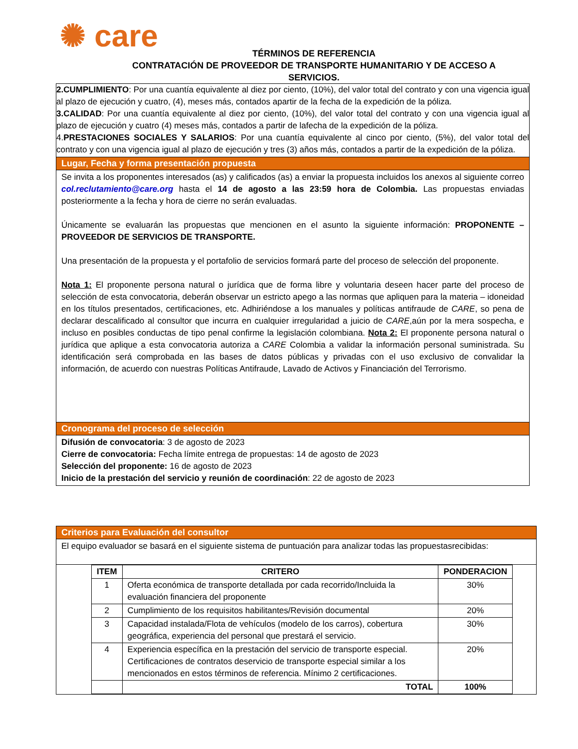✺ care
TÉRMINOS DE REFERENCIA
CONTRATACIÓN DE PROVEEDOR DE TRANSPORTE HUMANITARIO Y DE ACCESO A
SERVICIOS.
2.CUMPLIMIENTO: Por una cuantía equivalente al diez por ciento, (10%), del valor total del contrato y con una vigencia igual al plazo de ejecución y cuatro, (4), meses más, contados apartir de la fecha de la expedición de la póliza.
3.CALIDAD: Por una cuantía equivalente al diez por ciento, (10%), del valor total del contrato y con una vigencia igual al plazo de ejecución y cuatro (4) meses más, contados a partir de lafecha de la expedición de la póliza.
4.PRESTACIONES SOCIALES Y SALARIOS: Por una cuantía equivalente al cinco por ciento, (5%), del valor total del contrato y con una vigencia igual al plazo de ejecución y tres (3) años más, contados a partir de la expedición de la póliza.
Lugar, Fecha y forma presentación propuesta
Se invita a los proponentes interesados (as) y calificados (as) a enviar la propuesta incluidos los anexos al siguiente correo col.reclutamiento@care.org hasta el 14 de agosto a las 23:59 hora de Colombia. Las propuestas enviadas posteriormente a la fecha y hora de cierre no serán evaluadas.
Únicamente se evaluarán las propuestas que mencionen en el asunto la siguiente información: PROPONENTE – PROVEEDOR DE SERVICIOS DE TRANSPORTE.
Una presentación de la propuesta y el portafolio de servicios formará parte del proceso de selección del proponente.
Nota 1: El proponente persona natural o jurídica que de forma libre y voluntaria deseen hacer parte del proceso de selección de esta convocatoria, deberán observar un estricto apego a las normas que apliquen para la materia – idoneidad en los títulos presentados, certificaciones, etc. Adhiriéndose a los manuales y políticas antifraude de CARE, so pena de declarar descalificado al consultor que incurra en cualquier irregularidad a juicio de CARE,aún por la mera sospecha, e incluso en posibles conductas de tipo penal confirme la legislación colombiana. Nota 2: El proponente persona natural o jurídica que aplique a esta convocatoria autoriza a CARE Colombia a validar la información personal suministrada. Su identificación será comprobada en las bases de datos públicas y privadas con el uso exclusivo de convalidar la información, de acuerdo con nuestras Políticas Antifraude, Lavado de Activos y Financiación del Terrorismo.
Cronograma del proceso de selección
Difusión de convocatoria: 3 de agosto de 2023
Cierre de convocatoria: Fecha límite entrega de propuestas: 14 de agosto de 2023
Selección del proponente: 16 de agosto de 2023
Inicio de la prestación del servicio y reunión de coordinación: 22 de agosto de 2023
Criterios para Evaluación del consultor
El equipo evaluador se basará en el siguiente sistema de puntuación para analizar todas las propuestasrecibidas:
| ITEM | CRITERO | PONDERACION |
| --- | --- | --- |
| 1 | Oferta económica de transporte detallada por cada recorrido/Incluida la evaluación financiera del proponente | 30% |
| 2 | Cumplimiento de los requisitos habilitantes/Revisión documental | 20% |
| 3 | Capacidad instalada/Flota de vehículos (modelo de los carros), cobertura geográfica, experiencia del personal que prestará el servicio. | 30% |
| 4 | Experiencia específica en la prestación del servicio de transporte especial. Certificaciones de contratos deservicio de transporte especial similar a los mencionados en estos términos de referencia. Mínimo 2 certificaciones. | 20% |
| | TOTAL | 100% |